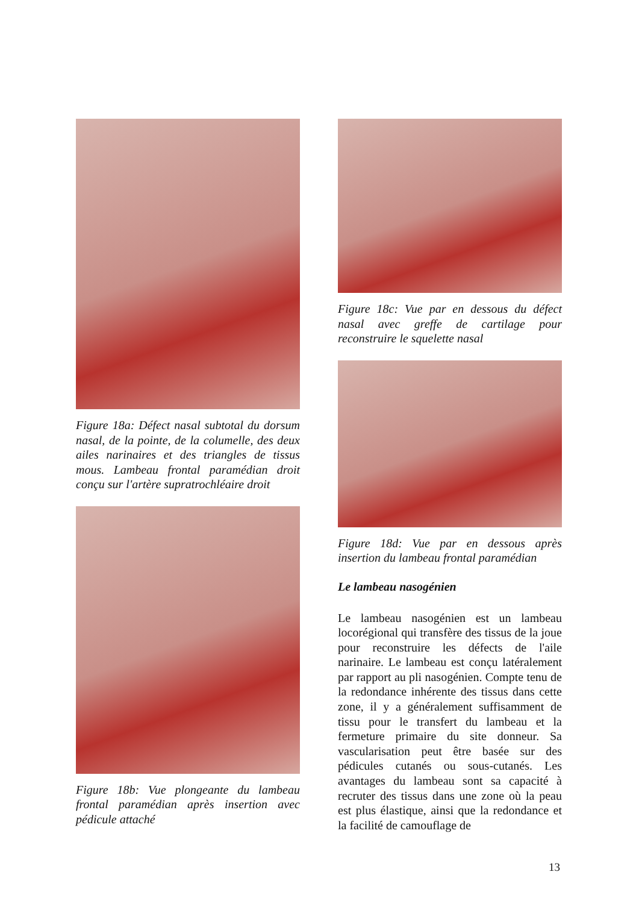Figure 18a: Défect nasal subtotal du dorsum nasal, de la pointe, de la columelle, des deux ailes narinaires et des triangles de tissus mous. Lambeau frontal paramédian droit conçu sur l'artère supratrochléaire droit
Figure 18b: Vue plongeante du lambeau frontal paramédian après insertion avec pédicule attaché
Figure 18c: Vue par en dessous du défect nasal avec greffe de cartilage pour reconstruire le squelette nasal
Figure 18d: Vue par en dessous après insertion du lambeau frontal paramédian
Le lambeau nasogénien
Le lambeau nasogénien est un lambeau locorégional qui transfère des tissus de la joue pour reconstruire les défects de l'aile narinaire. Le lambeau est conçu latéralement par rapport au pli nasogénien. Compte tenu de la redondance inhérente des tissus dans cette zone, il y a généralement suffisamment de tissu pour le transfert du lambeau et la fermeture primaire du site donneur. Sa vascularisation peut être basée sur des pédicules cutanés ou sous-cutanés. Les avantages du lambeau sont sa capacité à recruter des tissus dans une zone où la peau est plus élastique, ainsi que la redondance et la facilité de camouflage de
13